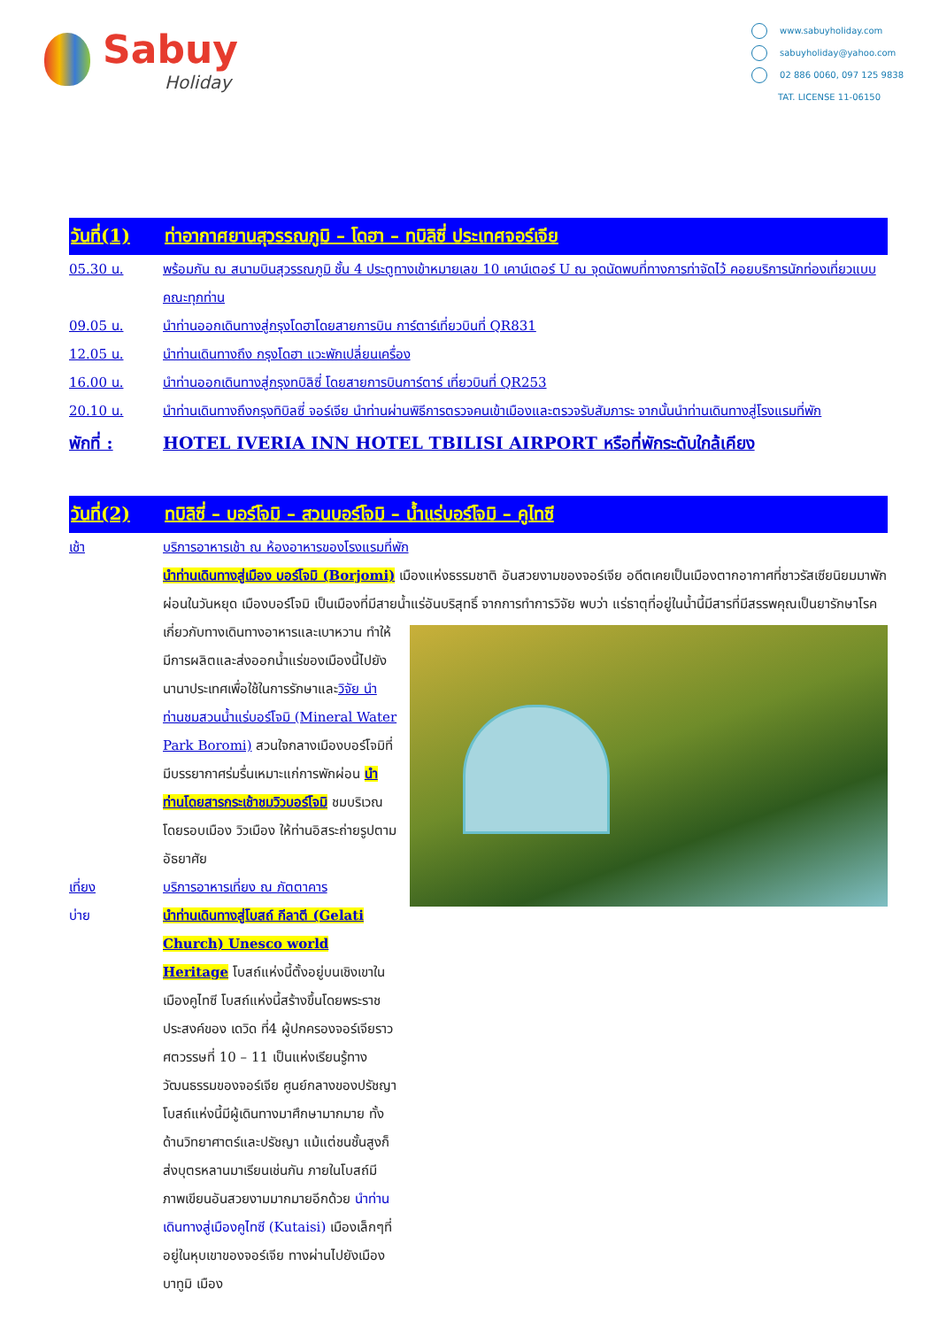Sabuy
Holiday
www.sabuyholiday.com
sabuyholiday@yahoo.com
02 886 0060, 097 125 9838
TAT. LICENSE 11-06150
วันที่(1) ท่าอากาศยานสุวรรณภูมิ – โดฮา – ทบิลิซี่ ประเทศจอร์เจีย
05.30 น. พร้อมกัน ณ สนามบินสุวรรณภูมิ ชั้น 4 ประตูทางเข้าหมายเลข 10 เคาน์เตอร์ U ณ จุดนัดพบที่ทางการท่าจัดไว้ คอยบริการนักท่องเที่ยวแบบคณะทุกท่าน
09.05 น. นำท่านออกเดินทางสู่กรุงโดฮาโดยสายการบิน การ์ตาร์เที่ยวบินที่ QR831
12.05 น. นำท่านเดินทางถึง กรุงโดฮา แวะพักเปลี่ยนเครื่อง
16.00 น. นำท่านออกเดินทางสู่กรุงทบิลิซี่ โดยสายการบินการ์ตาร์ เที่ยวบินที่ QR253
20.10 น. นำท่านเดินทางถึงกรุงทิบิลซี่ จอร์เจีย นำท่านผ่านพิธีการตรวจคนเข้าเมืองและตรวจรับสัมภาระ จากนั้นนำท่านเดินทางสู่โรงแรมที่พัก
พักที่ : HOTEL IVERIA INN HOTEL TBILISI AIRPORT หรือที่พักระดับใกล้เคียง
วันที่(2) ทบิลิซี่ – บอร์โจมิ – สวนบอร์โจมิ – น้ำแร่บอร์โจมิ – คูไทซี
เช้า บริการอาหารเช้า ณ ห้องอาหารของโรงแรมที่พัก
นำท่านเดินทางสู่เมือง บอร์โจมิ (Borjomi) เมืองแห่งธรรมชาติ อันสวยงามของจอร์เจีย อดีตเคยเป็นเมืองตากอากาศที่ชาวรัสเซียนิยมมาพักผ่อนในวันหยุด เมืองบอร์โจมิ เป็นเมืองที่มีสายน้ำแร่อันบริสุทธิ์ จากการทำการวิจัย
พบว่า แร่ธาตุที่อยู่ในน้ำนี้มีสารที่มีสรรพคุณเป็นยารักษาโรคเกี่ยวกับทางเดินทางอาหารและเบาหวาน ทำให้มีการผลิตและส่งออกน้ำแร่ของเมืองนี้ไปยังนานาประเทศเพื่อใช้ในการรักษาและวิจัย นำท่านชมสวนน้ำแร่บอร์โจมิ (Mineral Water Park Boromi) สวนใจกลางเมืองบอร์โจมิที่มีบรรยากาศร่มรื่นเหมาะแก่การพักผ่อน นำท่านโดยสารกระเช้าชมวิวบอร์โจมิ ชมบริเวณโดยรอบเมือง วิวเมือง ให้ท่านอิสระถ่ายรูปตามอัธยาศัย
เที่ยง บริการอาหารเที่ยง ณ ภัตตาคาร
บ่าย นำท่านเดินทางสู่โบสถ์ กีลาตี (Gelati Church) Unesco world Heritage โบสถ์แห่งนี้ตั้งอยู่บนเชิงเขาในเมืองคูไทซี โบสถ์แห่งนี้สร้างขึ้นโดยพระราชประสงค์ของ เดวิด ที่4 ผู้ปกครองจอร์เจียราว ศตวรรษที่ 10 – 11 เป็นแห่งเรียนรู้ทางวัฒนธรรมของจอร์เจีย ศูนย์กลางของปรัชญา โบสถ์แห่งนี้มีผู้เดินทางมาศึกษามากมาย ทั้งด้านวิทยาศาตร์และปรัชญา แม้แต่ชนชั้นสูงก็ส่งบุตรหลานมาเรียนเช่นกัน ภายในโบสถ์มีภาพเขียนอันสวยงามมากมายอีกด้วย นำท่านเดินทางสู่เมืองคูไทซี (Kutaisi) เมืองเล็กๆที่อยู่ในหุบเขาของจอร์เจีย ทางผ่านไปยังเมืองบาทูมิ เมือง